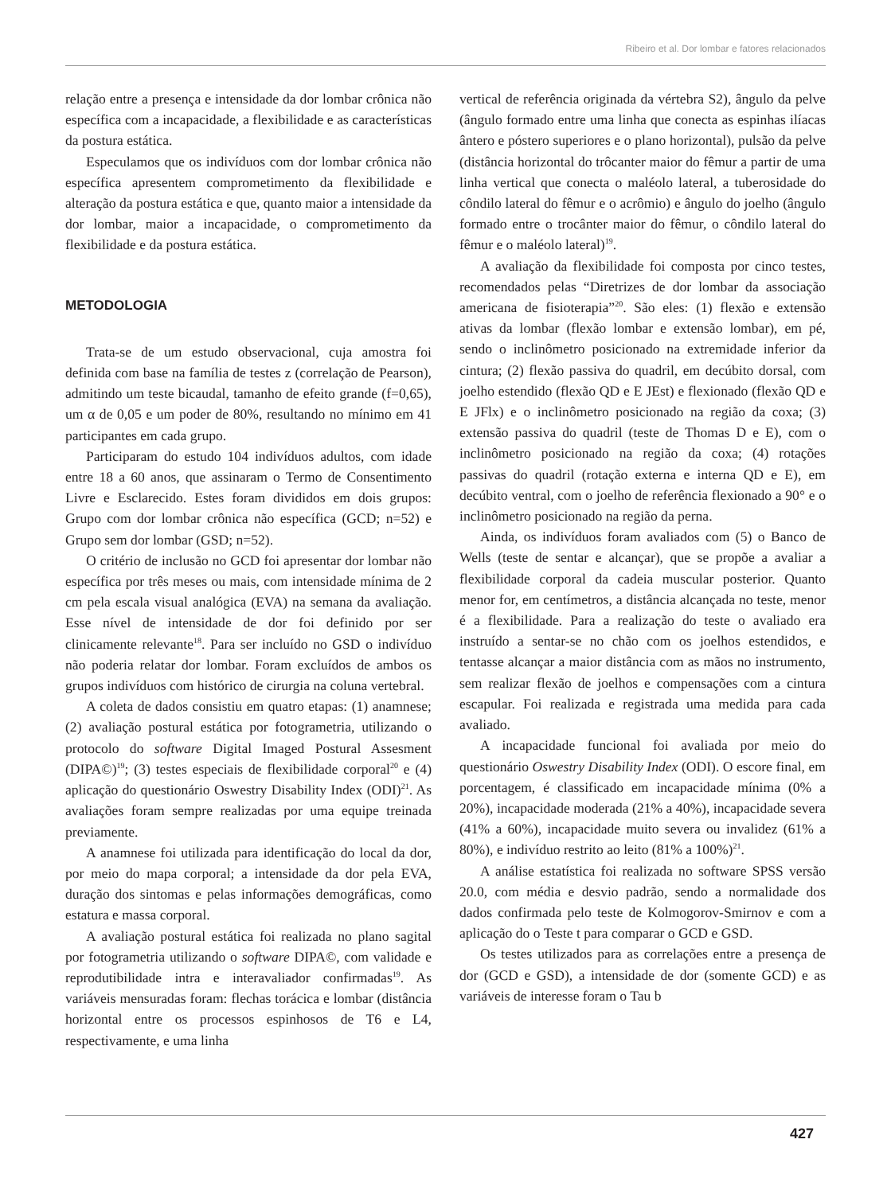Ribeiro et al. Dor lombar e fatores relacionados
relação entre a presença e intensidade da dor lombar crônica não específica com a incapacidade, a flexibilidade e as características da postura estática.
Especulamos que os indivíduos com dor lombar crônica não específica apresentem comprometimento da flexibilidade e alteração da postura estática e que, quanto maior a intensidade da dor lombar, maior a incapacidade, o comprometimento da flexibilidade e da postura estática.
METODOLOGIA
Trata-se de um estudo observacional, cuja amostra foi definida com base na família de testes z (correlação de Pearson), admitindo um teste bicaudal, tamanho de efeito grande (f=0,65), um α de 0,05 e um poder de 80%, resultando no mínimo em 41 participantes em cada grupo.
Participaram do estudo 104 indivíduos adultos, com idade entre 18 a 60 anos, que assinaram o Termo de Consentimento Livre e Esclarecido. Estes foram divididos em dois grupos: Grupo com dor lombar crônica não específica (GCD; n=52) e Grupo sem dor lombar (GSD; n=52).
O critério de inclusão no GCD foi apresentar dor lombar não específica por três meses ou mais, com intensidade mínima de 2 cm pela escala visual analógica (EVA) na semana da avaliação. Esse nível de intensidade de dor foi definido por ser clinicamente relevante<sup>18</sup>. Para ser incluído no GSD o indivíduo não poderia relatar dor lombar. Foram excluídos de ambos os grupos indivíduos com histórico de cirurgia na coluna vertebral.
A coleta de dados consistiu em quatro etapas: (1) anamnese; (2) avaliação postural estática por fotogrametria, utilizando o protocolo do software Digital Imaged Postural Assesment (DIPA©)<sup>19</sup>; (3) testes especiais de flexibilidade corporal<sup>20</sup> e (4) aplicação do questionário Oswestry Disability Index (ODI)<sup>21</sup>. As avaliações foram sempre realizadas por uma equipe treinada previamente.
A anamnese foi utilizada para identificação do local da dor, por meio do mapa corporal; a intensidade da dor pela EVA, duração dos sintomas e pelas informações demográficas, como estatura e massa corporal.
A avaliação postural estática foi realizada no plano sagital por fotogrametria utilizando o software DIPA©, com validade e reprodutibilidade intra e interavaliador confirmadas<sup>19</sup>. As variáveis mensuradas foram: flechas torácica e lombar (distância horizontal entre os processos espinhosos de T6 e L4, respectivamente, e uma linha
vertical de referência originada da vértebra S2), ângulo da pelve (ângulo formado entre uma linha que conecta as espinhas ilíacas ântero e póstero superiores e o plano horizontal), pulsão da pelve (distância horizontal do trôcanter maior do fêmur a partir de uma linha vertical que conecta o maléolo lateral, a tuberosidade do côndilo lateral do fêmur e o acrômio) e ângulo do joelho (ângulo formado entre o trocânter maior do fêmur, o côndilo lateral do fêmur e o maléolo lateral)<sup>19</sup>.
A avaliação da flexibilidade foi composta por cinco testes, recomendados pelas “Diretrizes de dor lombar da associação americana de fisioterapia”<sup>20</sup>. São eles: (1) flexão e extensão ativas da lombar (flexão lombar e extensão lombar), em pé, sendo o inclinômetro posicionado na extremidade inferior da cintura; (2) flexão passiva do quadril, em decúbito dorsal, com joelho estendido (flexão QD e E JEst) e flexionado (flexão QD e E JFlx) e o inclinômetro posicionado na região da coxa; (3) extensão passiva do quadril (teste de Thomas D e E), com o inclinômetro posicionado na região da coxa; (4) rotações passivas do quadril (rotação externa e interna QD e E), em decúbito ventral, com o joelho de referência flexionado a 90° e o inclinômetro posicionado na região da perna.
Ainda, os indivíduos foram avaliados com (5) o Banco de Wells (teste de sentar e alcançar), que se propõe a avaliar a flexibilidade corporal da cadeia muscular posterior. Quanto menor for, em centímetros, a distância alcançada no teste, menor é a flexibilidade. Para a realização do teste o avaliado era instruído a sentar-se no chão com os joelhos estendidos, e tentasse alcançar a maior distância com as mãos no instrumento, sem realizar flexão de joelhos e compensações com a cintura escapular. Foi realizada e registrada uma medida para cada avaliado.
A incapacidade funcional foi avaliada por meio do questionário Oswestry Disability Index (ODI). O escore final, em porcentagem, é classificado em incapacidade mínima (0% a 20%), incapacidade moderada (21% a 40%), incapacidade severa (41% a 60%), incapacidade muito severa ou invalidez (61% a 80%), e indivíduo restrito ao leito (81% a 100%)<sup>21</sup>.
A análise estatística foi realizada no software SPSS versão 20.0, com média e desvio padrão, sendo a normalidade dos dados confirmada pelo teste de Kolmogorov-Smirnov e com a aplicação do o Teste t para comparar o GCD e GSD.
Os testes utilizados para as correlações entre a presença de dor (GCD e GSD), a intensidade de dor (somente GCD) e as variáveis de interesse foram o Tau b
427